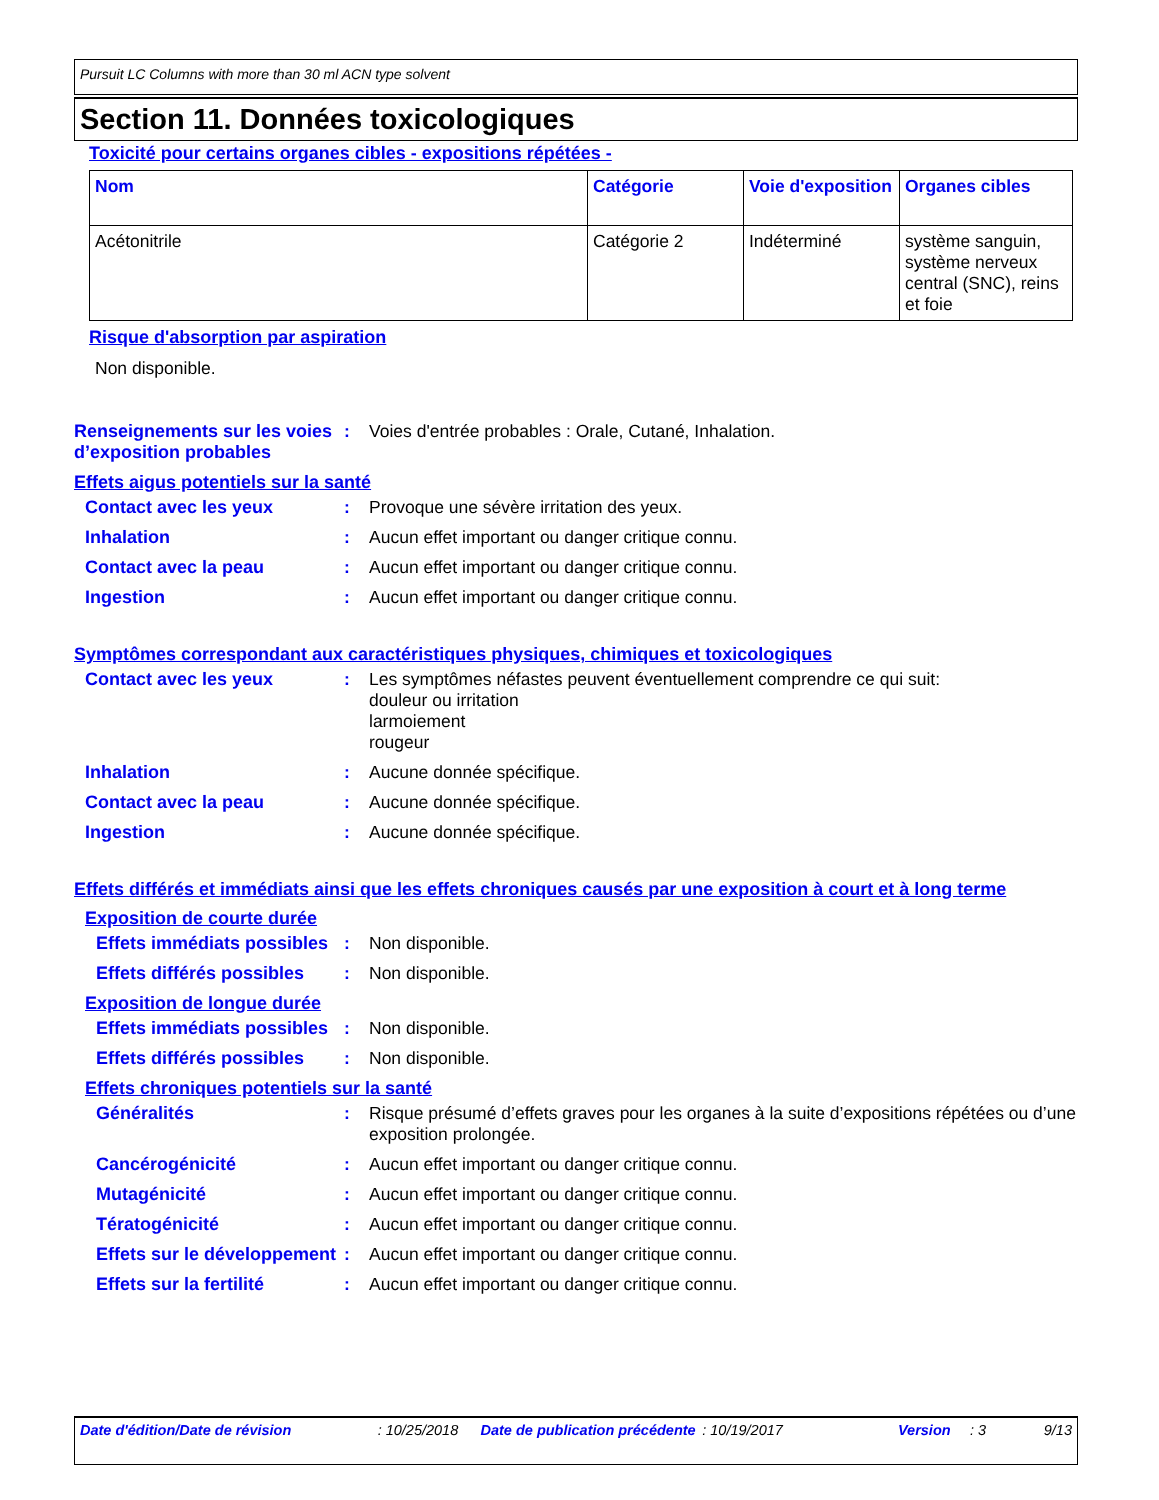Pursuit LC Columns with more than 30 ml ACN type solvent
Section 11. Données toxicologiques
Toxicité pour certains organes cibles - expositions répétées -
| Nom | Catégorie | Voie d'exposition | Organes cibles |
| --- | --- | --- | --- |
| Acétonitrile | Catégorie 2 | Indéterminé | système sanguin, système nerveux central (SNC), reins et foie |
Risque d'absorption par aspiration
Non disponible.
Renseignements sur les voies d’exposition probables
: Voies d'entrée probables : Orale, Cutané, Inhalation.
Effets aigus potentiels sur la santé
Contact avec les yeux : Provoque une sévère irritation des yeux.
Inhalation : Aucun effet important ou danger critique connu.
Contact avec la peau : Aucun effet important ou danger critique connu.
Ingestion : Aucun effet important ou danger critique connu.
Symptômes correspondant aux caractéristiques physiques, chimiques et toxicologiques
Contact avec les yeux : Les symptômes néfastes peuvent éventuellement comprendre ce qui suit:
douleur ou irritation
larmoiement
rougeur
Inhalation : Aucune donnée spécifique.
Contact avec la peau : Aucune donnée spécifique.
Ingestion : Aucune donnée spécifique.
Effets différés et immédiats ainsi que les effets chroniques causés par une exposition à court et à long terme
Exposition de courte durée
Effets immédiats possibles
: Non disponible.
Effets différés possibles
: Non disponible.
Exposition de longue durée
Effets immédiats possibles
: Non disponible.
Effets différés possibles
: Non disponible.
Effets chroniques potentiels sur la santé
Généralités : Risque présumé d’effets graves pour les organes à la suite d’expositions répétées ou d’une exposition prolongée.
Cancérogénicité : Aucun effet important ou danger critique connu.
Mutagénicité : Aucun effet important ou danger critique connu.
Tératogénicité : Aucun effet important ou danger critique connu.
Effets sur le développement
: Aucun effet important ou danger critique connu.
Effets sur la fertilité
: Aucun effet important ou danger critique connu.
Date d'édition/Date de révision : 10/25/2018 Date de publication précédente : 10/19/2017 Version : 3 9/13